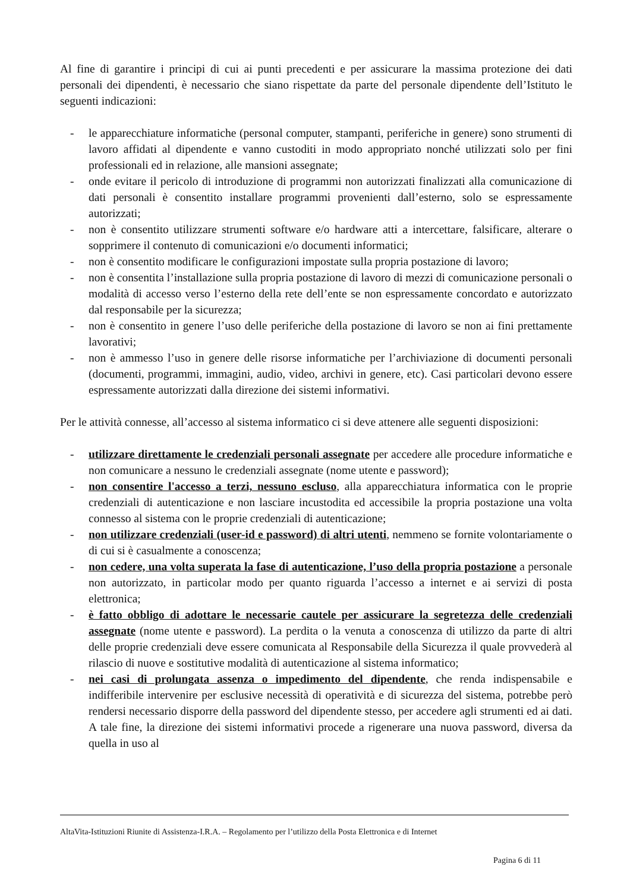Al fine di garantire i principi di cui ai punti precedenti e per assicurare la massima protezione dei dati personali dei dipendenti, è necessario che siano rispettate da parte del personale dipendente dell’Istituto le seguenti indicazioni:
- le apparecchiature informatiche (personal computer, stampanti, periferiche in genere) sono strumenti di lavoro affidati al dipendente e vanno custoditi in modo appropriato nonché utilizzati solo per fini professionali ed in relazione, alle mansioni assegnate;
- onde evitare il pericolo di introduzione di programmi non autorizzati finalizzati alla comunicazione di dati personali è consentito installare programmi provenienti dall’esterno, solo se espressamente autorizzati;
- non è consentito utilizzare strumenti software e/o hardware atti a intercettare, falsificare, alterare o sopprimere il contenuto di comunicazioni e/o documenti informatici;
- non è consentito modificare le configurazioni impostate sulla propria postazione di lavoro;
- non è consentita l’installazione sulla propria postazione di lavoro di mezzi di comunicazione personali o modalità di accesso verso l’esterno della rete dell’ente se non espressamente concordato e autorizzato dal responsabile per la sicurezza;
- non è consentito in genere l’uso delle periferiche della postazione di lavoro se non ai fini prettamente lavorativi;
- non è ammesso l’uso in genere delle risorse informatiche per l’archiviazione di documenti personali (documenti, programmi, immagini, audio, video, archivi in genere, etc). Casi particolari devono essere espressamente autorizzati dalla direzione dei sistemi informativi.
Per le attività connesse, all’accesso al sistema informatico ci si deve attenere alle seguenti disposizioni:
- utilizzare direttamente le credenziali personali assegnate per accedere alle procedure informatiche e non comunicare a nessuno le credenziali assegnate (nome utente e password);
- non consentire l'accesso a terzi, nessuno escluso, alla apparecchiatura informatica con le proprie credenziali di autenticazione e non lasciare incustodita ed accessibile la propria postazione una volta connesso al sistema con le proprie credenziali di autenticazione;
- non utilizzare credenziali (user-id e password) di altri utenti, nemmeno se fornite volontariamente o di cui si è casualmente a conoscenza;
- non cedere, una volta superata la fase di autenticazione, l’uso della propria postazione a personale non autorizzato, in particolar modo per quanto riguarda l’accesso a internet e ai servizi di posta elettronica;
- è fatto obbligo di adottare le necessarie cautele per assicurare la segretezza delle credenziali assegnate (nome utente e password). La perdita o la venuta a conoscenza di utilizzo da parte di altri delle proprie credenziali deve essere comunicata al Responsabile della Sicurezza il quale provvederà al rilascio di nuove e sostitutive modalità di autenticazione al sistema informatico;
- nei casi di prolungata assenza o impedimento del dipendente, che renda indispensabile e indifferibile intervenire per esclusive necessità di operatività e di sicurezza del sistema, potrebbe però rendersi necessario disporre della password del dipendente stesso, per accedere agli strumenti ed ai dati. A tale fine, la direzione dei sistemi informativi procede a rigenerare una nuova password, diversa da quella in uso al
AltaVita-Istituzioni Riunite di Assistenza-I.R.A. – Regolamento per l’utilizzo della Posta Elettronica e di Internet
Pagina 6 di 11